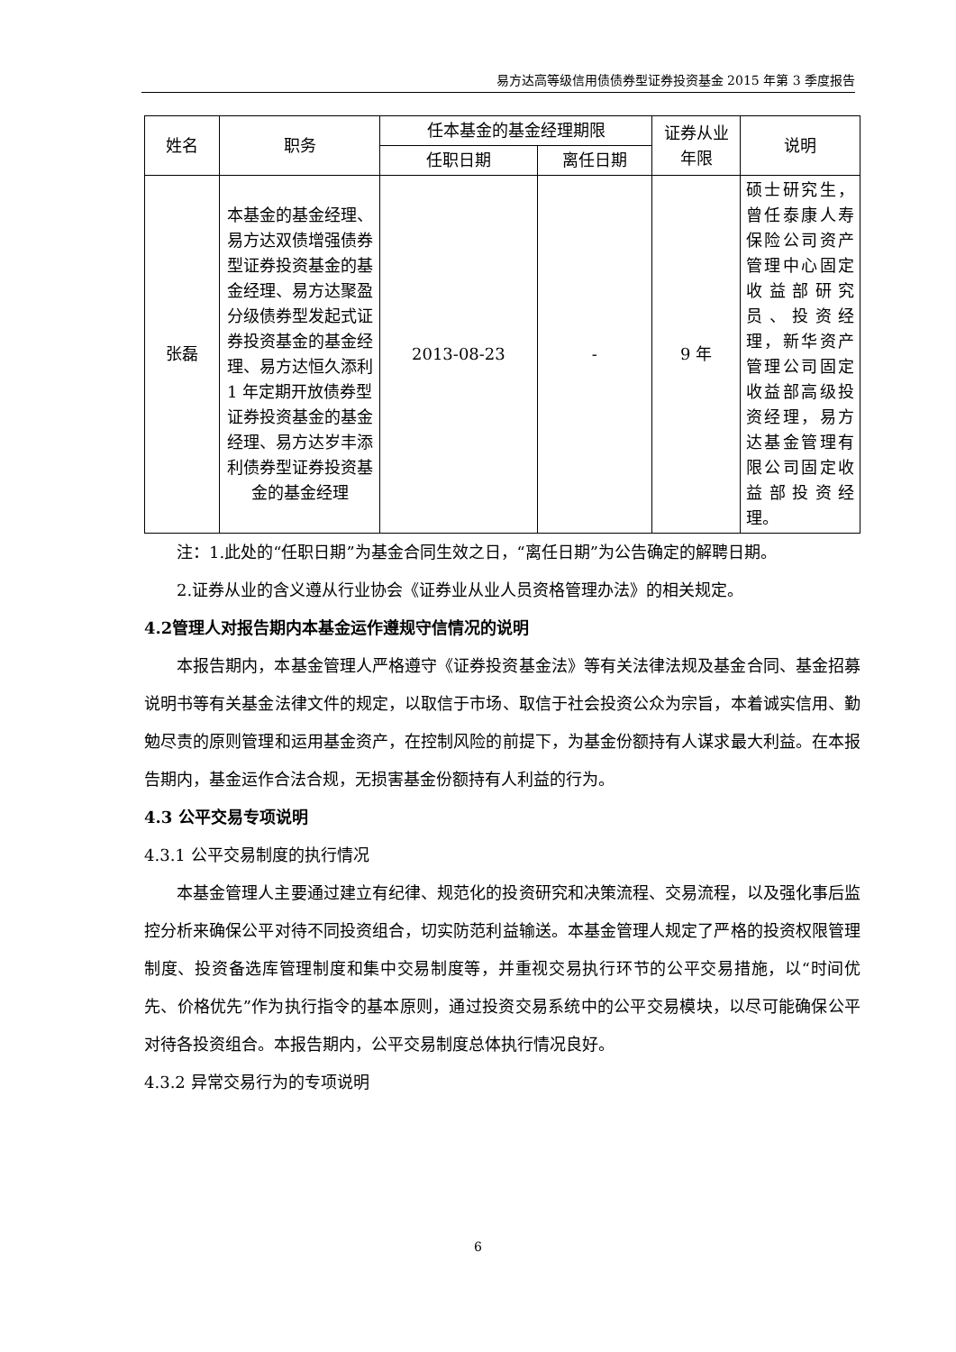易方达高等级信用债债券型证券投资基金 2015 年第 3 季度报告
| 姓名 | 职务 | 任本基金的基金经理期限 | | 证券从业年限 | 说明 |
| --- | --- | --- | --- | --- | --- |
| | | 任职日期 | 离任日期 | | |
| 张磊 | 本基金的基金经理、易方达双债增强债券型证券投资基金的基金经理、易方达聚盈分级债券型发起式证券投资基金的基金经理、易方达恒久添利 1 年定期开放债券型证券投资基金的基金经理、易方达岁丰添利债券型证券投资基金的基金经理 | 2013-08-23 | - | 9 年 | 硕士研究生，曾任泰康人寿保险公司资产管理中心固定收益部研究员、投资经理，新华资产管理公司固定收益部高级投资经理，易方达基金管理有限公司固定收益部投资经理。 |
注：1.此处的“任职日期”为基金合同生效之日，“离任日期”为公告确定的解聘日期。
2.证券从业的含义遵从行业协会《证券业从业人员资格管理办法》的相关规定。
4.2管理人对报告期内本基金运作遵规守信情况的说明
本报告期内，本基金管理人严格遵守《证券投资基金法》等有关法律法规及基金合同、基金招募说明书等有关基金法律文件的规定，以取信于市场、取信于社会投资公众为宗旨，本着诚实信用、勤勉尽责的原则管理和运用基金资产，在控制风险的前提下，为基金份额持有人谋求最大利益。在本报告期内，基金运作合法合规，无损害基金份额持有人利益的行为。
4.3 公平交易专项说明
4.3.1 公平交易制度的执行情况
本基金管理人主要通过建立有纪律、规范化的投资研究和决策流程、交易流程，以及强化事后监控分析来确保公平对待不同投资组合，切实防范利益输送。本基金管理人规定了严格的投资权限管理制度、投资备选库管理制度和集中交易制度等，并重视交易执行环节的公平交易措施，以“时间优先、价格优先”作为执行指令的基本原则，通过投资交易系统中的公平交易模块，以尽可能确保公平对待各投资组合。本报告期内，公平交易制度总体执行情况良好。
4.3.2 异常交易行为的专项说明
6